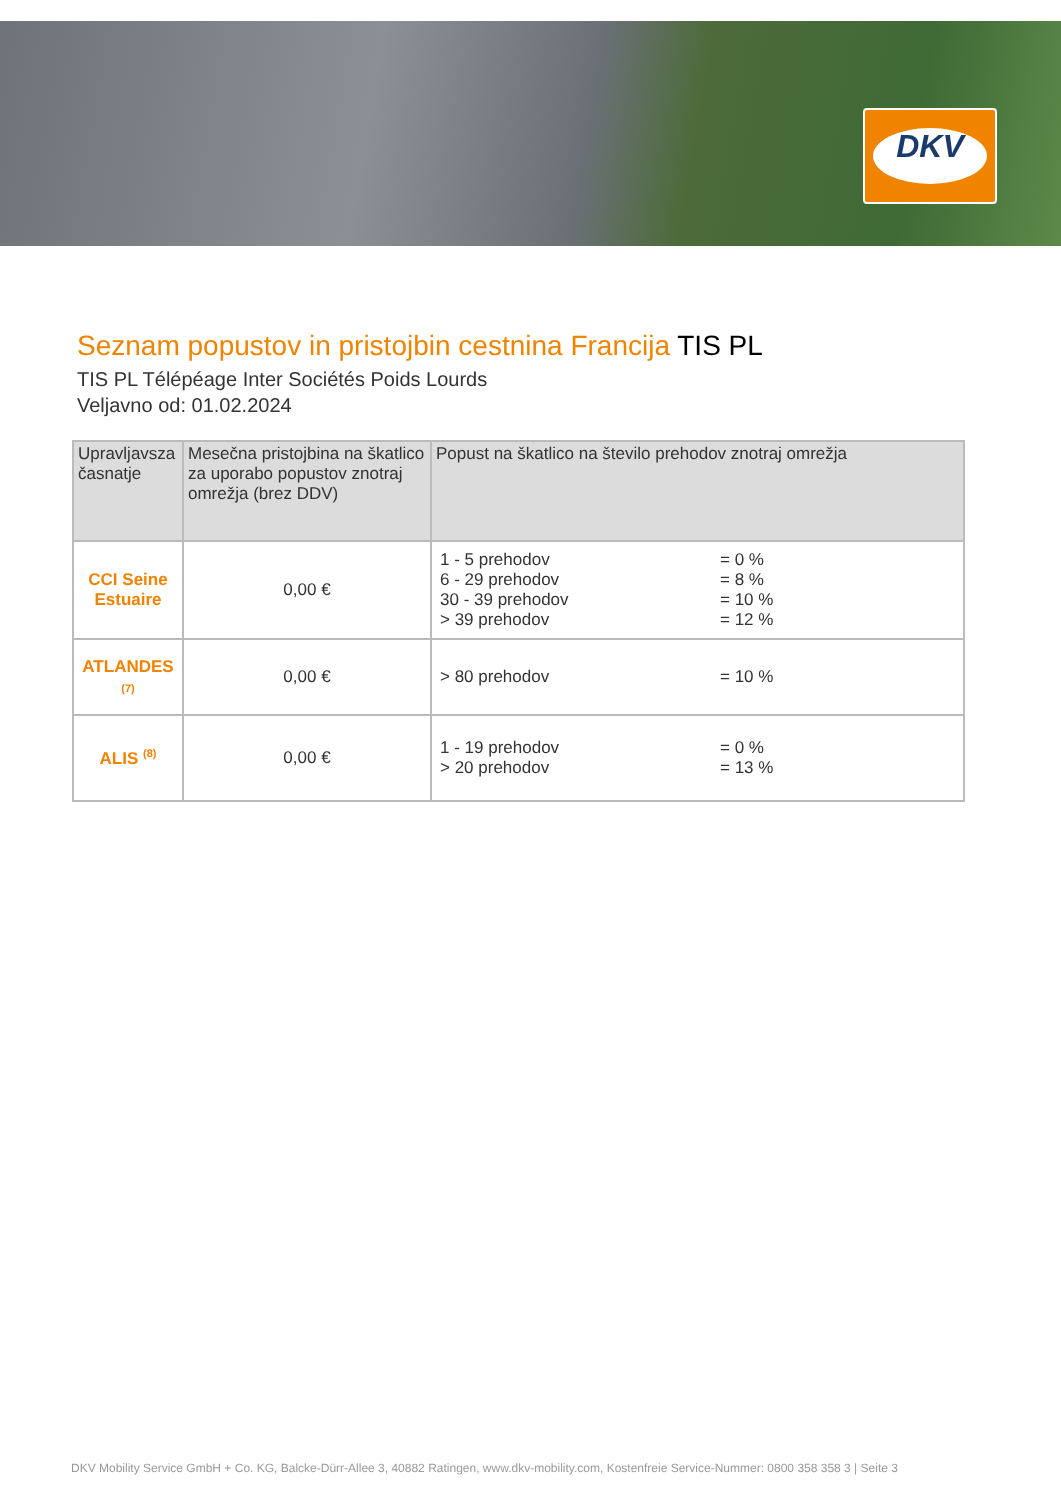DKV
Seznam popustov in pristojbin cestnina Francija TIS PL
TIS PL Télépéage Inter Sociétés Poids Lourds
Veljavno od: 01.02.2024
| Upravljavsza časnatje | Mesečna pristojbina na škatlico za uporabo popustov znotraj omrežja (brez DDV) | Popust na škatlico na število prehodov znotraj omrežja |
| --- | --- | --- |
| CCI Seine Estuaire | 0,00 € | 1 - 5 prehodov = 0 % 6 - 29 prehodov = 8 % 30 - 39 prehodov = 10 % > 39 prehodov = 12 % |
| ATLANDES (7) | 0,00 € | > 80 prehodov = 10 % |
| ALIS <sup>(8)</sup> | 0,00 € | 1 - 19 prehodov = 0 % > 20 prehodov = 13 % |
DKV Mobility Service GmbH + Co. KG, Balcke-Dürr-Allee 3, 40882 Ratingen, www.dkv-mobility.com, Kostenfreie Service-Nummer: 0800 358 358 3 | Seite 3